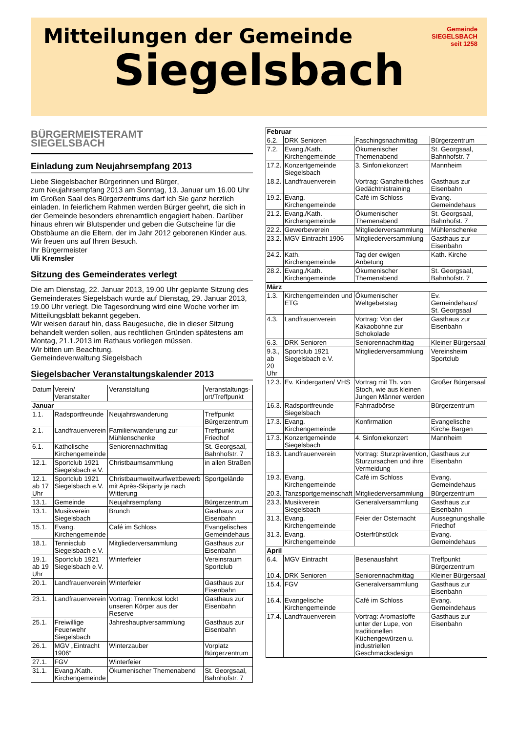Mitteilungen der Gemeinde
Siegelsbach
Gemeinde
SIEGELSBACH
seit 1258
BÜRGERMEISTERAMT
SIEGELSBACH
Einladung zum Neujahrsempfang 2013
Liebe Siegelsbacher Bürgerinnen und Bürger,
zum Neujahrsempfang 2013 am Sonntag, 13. Januar um 16.00 Uhr im Großen Saal des Bürgerzentrums darf ich Sie ganz herzlich einladen. In feierlichem Rahmen werden Bürger geehrt, die sich in der Gemeinde besonders ehrenamtlich engagiert haben. Darüber hinaus ehren wir Blutspender und geben die Gutscheine für die Obstbäume an die Eltern, der im Jahr 2012 geborenen Kinder aus. Wir freuen uns auf Ihren Besuch.
Ihr Bürgermeister
Uli Kremsler
Sitzung des Gemeinderates verlegt
Die am Dienstag, 22. Januar 2013, 19.00 Uhr geplante Sitzung des Gemeinderates Siegelsbach wurde auf Dienstag, 29. Januar 2013, 19.00 Uhr verlegt. Die Tagesordnung wird eine Woche vorher im Mitteilungsblatt bekannt gegeben.
Wir weisen darauf hin, dass Baugesuche, die in dieser Sitzung behandelt werden sollen, aus rechtlichen Gründen spätestens am Montag, 21.1.2013 im Rathaus vorliegen müssen.
Wir bitten um Beachtung.
Gemeindeverwaltung Siegelsbach
Siegelsbacher Veranstaltungskalender 2013
| Datum | Verein/ Veranstalter | Veranstaltung | Veranstaltungs-ort/Treffpunkt |
| --- | --- | --- | --- |
| Januar | | | |
| 1.1. | Radsportfreunde | Neujahrswanderung | Treffpunkt Bürgerzentrum |
| 2.1. | Landfrauenverein | Familienwanderung zur Mühlenschenke | Treffpunkt Friedhof |
| 6.1. | Katholische Kirchengemeinde | Seniorennachmittag | St. Georgsaal, Bahnhofstr. 7 |
| 12.1. | Sportclub 1921 Siegelsbach e.V. | Christbaumsammlung | in allen Straßen |
| 12.1. ab 17 Uhr | Sportclub 1921 Siegelsbach e.V. | Christbaumweitwurfwettbewerb mit Après-Skiparty je nach Witterung | Sportgelände |
| 13.1. | Gemeinde | Neujahrsempfang | Bürgerzentrum |
| 13.1. | Musikverein Siegelsbach | Brunch | Gasthaus zur Eisenbahn |
| 15.1. | Evang. Kirchengemeinde | Café im Schloss | Evangelisches Gemeindehaus |
| 18.1. | Tennisclub Siegelsbach e.V. | Mitgliederversammlung | Gasthaus zur Eisenbahn |
| 19.1. ab 19 Uhr | Sportclub 1921 Siegelsbach e.V. | Winterfeier | Vereinsraum Sportclub |
| 20.1. | Landfrauenverein | Winterfeier | Gasthaus zur Eisenbahn |
| 23.1. | Landfrauenverein | Vortrag: Trennkost lockt unseren Körper aus der Reserve | Gasthaus zur Eisenbahn |
| 25.1. | Freiwillige Feuerwehr Siegelsbach | Jahreshauptversammlung | Gasthaus zur Eisenbahn |
| 26.1. | MGV „Eintracht 1906“ | Winterzauber | Vorplatz Bürgerzentrum |
| 27.1. | FGV | Winterfeier | |
| 31.1. | Evang./Kath. Kirchengemeinde | Ökumenischer Themenabend | St. Georgsaal, Bahnhofstr. 7 |
| Februar | | | |
| 6.2. | DRK Senioren | Faschingsnachmittag | Bürgerzentrum |
| 7.2. | Evang./Kath. Kirchengemeinde | Ökumenischer Themenabend | St. Georgsaal, Bahnhofstr. 7 |
| 17.2. | Konzertgemeinde Siegelsbach | 3. Sinfoniekonzert | Mannheim |
| 18.2. | Landfrauenverein | Vortrag: Ganzheitliches Gedächtnistraining | Gasthaus zur Eisenbahn |
| 19.2. | Evang. Kirchengemeinde | Café im Schloss | Evang. Gemeindehaus |
| 21.2. | Evang./Kath. Kirchengemeinde | Ökumenischer Themenabend | St. Georgsaal, Bahnhofst. 7 |
| 22.2. | Gewerbeverein | Mitgliederversammlung | Mühlenschenke |
| 23.2. | MGV Eintracht 1906 | Mitgliederversammlung | Gasthaus zur Eisenbahn |
| 24.2. | Kath. Kirchengemeinde | Tag der ewigen Anbetung | Kath. Kirche |
| 28.2. | Evang./Kath. Kirchengemeinde | Ökumenischer Themenabend | St. Georgsaal, Bahnhofstr. 7 |
| März | | | |
| 1.3. | Kirchengemeinden und ETG | Ökumenischer Weltgebetstag | Ev. Gemeindehaus/ St. Georgsaal |
| 4.3. | Landfrauenverein | Vortrag: Von der Kakaobohne zur Schokolade | Gasthaus zur Eisenbahn |
| 6.3. | DRK Senioren | Seniorennachmittag | Kleiner Bürgersaal |
| 9.3., ab 20 Uhr | Sportclub 1921 Siegelsbach e.V. | Mitgliederversammlung | Vereinsheim Sportclub |
| 12.3. | Ev. Kindergarten/ VHS | Vortrag mit Th. von Stoch, wie aus kleinen Jungen Männer werden | Großer Bürgersaal |
| 16.3. | Radsportfreunde Siegelsbach | Fahrradbörse | Bürgerzentrum |
| 17.3. | Evang. Kirchengemeinde | Konfirmation | Evangelische Kirche Bargen |
| 17.3. | Konzertgemeinde Siegelsbach | 4. Sinfoniekonzert | Mannheim |
| 18.3. | Landfrauenverein | Vortrag: Sturzprävention, Sturzursachen und ihre Vermeidung | Gasthaus zur Eisenbahn |
| 19.3. | Evang. Kirchengemeinde | Café im Schloss | Evang. Gemeindehaus |
| 20.3. | Tanzsportgemeinschaft | Mitgliederversammlung | Bürgerzentrum |
| 23.3. | Musikverein Siegelsbach | Generalversammlung | Gasthaus zur Eisenbahn |
| 31.3. | Evang. Kirchengemeinde | Feier der Osternacht | Aussegnungshalle Friedhof |
| 31.3. | Evang. Kirchengemeinde | Osterfrühstück | Evang. Gemeindehaus |
| April | | | |
| 6.4. | MGV Eintracht | Besenausfahrt | Treffpunkt Bürgerzentrum |
| 10.4. | DRK Senioren | Seniorennachmittag | Kleiner Bürgersaal |
| 15.4. | FGV | Generalversammlung | Gasthaus zur Eisenbahn |
| 16.4. | Evangelische Kirchengemeinde | Café im Schloss | Evang. Gemeindehaus |
| 17.4. | Landfrauenverein | Vortrag: Aromastoffe unter der Lupe, von traditionellen Küchengewürzen u. industriellen Geschmacksdesign | Gasthaus zur Eisenbahn |